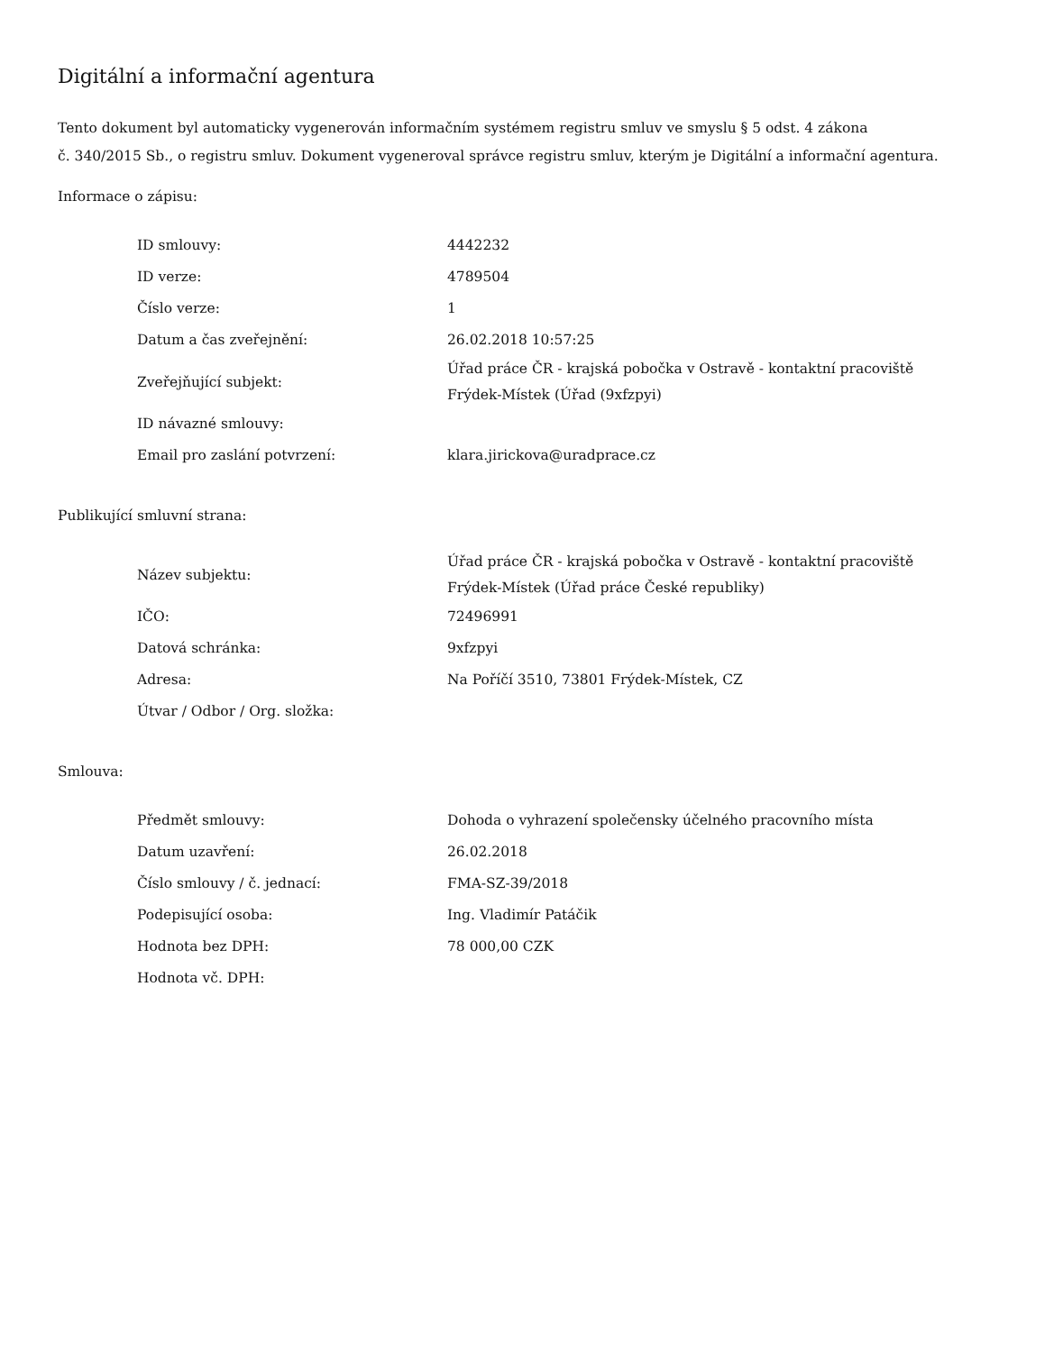Digitální a informační agentura
Tento dokument byl automaticky vygenerován informačním systémem registru smluv ve smyslu § 5 odst. 4 zákona
č. 340/2015 Sb., o registru smluv. Dokument vygeneroval správce registru smluv, kterým je Digitální a informační agentura.
Informace o zápisu:
| ID smlouvy: | 4442232 |
| ID verze: | 4789504 |
| Číslo verze: | 1 |
| Datum a čas zveřejnění: | 26.02.2018 10:57:25 |
| Zveřejňující subjekt: | Úřad práce ČR - krajská pobočka v Ostravě - kontaktní pracoviště Frýdek-Místek (Úřad (9xfzpyi) |
| ID návazné smlouvy: | |
| Email pro zaslání potvrzení: | klara.jirickova@uradprace.cz |
Publikující smluvní strana:
| Název subjektu: | Úřad práce ČR - krajská pobočka v Ostravě - kontaktní pracoviště Frýdek-Místek (Úřad práce České republiky) |
| IČO: | 72496991 |
| Datová schránka: | 9xfzpyi |
| Adresa: | Na Poříčí 3510, 73801 Frýdek-Místek, CZ |
| Útvar / Odbor / Org. složka: | |
Smlouva:
| Předmět smlouvy: | Dohoda o vyhrazení společensky účelného pracovního místa |
| Datum uzavření: | 26.02.2018 |
| Číslo smlouvy / č. jednací: | FMA-SZ-39/2018 |
| Podepisující osoba: | Ing. Vladimír Patáčik |
| Hodnota bez DPH: | 78 000,00 CZK |
| Hodnota vč. DPH: | |